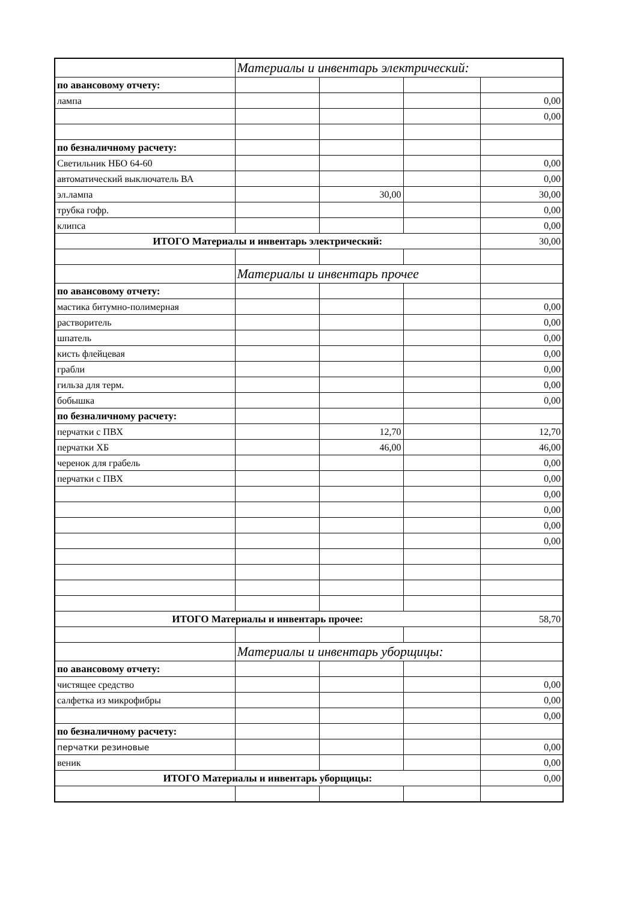| | Материалы и инвентарь электрический: | | | |
| по авансовому отчету: | | | | |
| лампа | | | | 0,00 |
| | | | | 0,00 |
| по безналичному расчету: | | | | |
| Светильник НБО 64-60 | | | | 0,00 |
| автоматический выключатель ВА | | | | 0,00 |
| эл.лампа | | 30,00 | | 30,00 |
| трубка гофр. | | | | 0,00 |
| клипса | | | | 0,00 |
| ИТОГО Материалы и инвентарь электрический: | | | | 30,00 |
| | Материалы и инвентарь прочее | | | |
| по авансовому отчету: | | | | |
| мастика битумно-полимерная | | | | 0,00 |
| растворитель | | | | 0,00 |
| шпатель | | | | 0,00 |
| кисть флейцевая | | | | 0,00 |
| грабли | | | | 0,00 |
| гильза для терм. | | | | 0,00 |
| бобышка | | | | 0,00 |
| по безналичному расчету: | | | | |
| перчатки с ПВХ | | 12,70 | | 12,70 |
| перчатки ХБ | | 46,00 | | 46,00 |
| черенок для грабель | | | | 0,00 |
| перчатки с ПВХ | | | | 0,00 |
| | | | | 0,00 |
| | | | | 0,00 |
| | | | | 0,00 |
| | | | | 0,00 |
| ИТОГО Материалы и инвентарь прочее: | | | | 58,70 |
| | Материалы и инвентарь уборщицы: | | | |
| по авансовому отчету: | | | | |
| чистящее средство | | | | 0,00 |
| салфетка из микрофибры | | | | 0,00 |
| | | | | 0,00 |
| по безналичному расчету: | | | | |
| перчатки резиновые | | | | 0,00 |
| веник | | | | 0,00 |
| ИТОГО Материалы и инвентарь уборщицы: | | | | 0,00 |